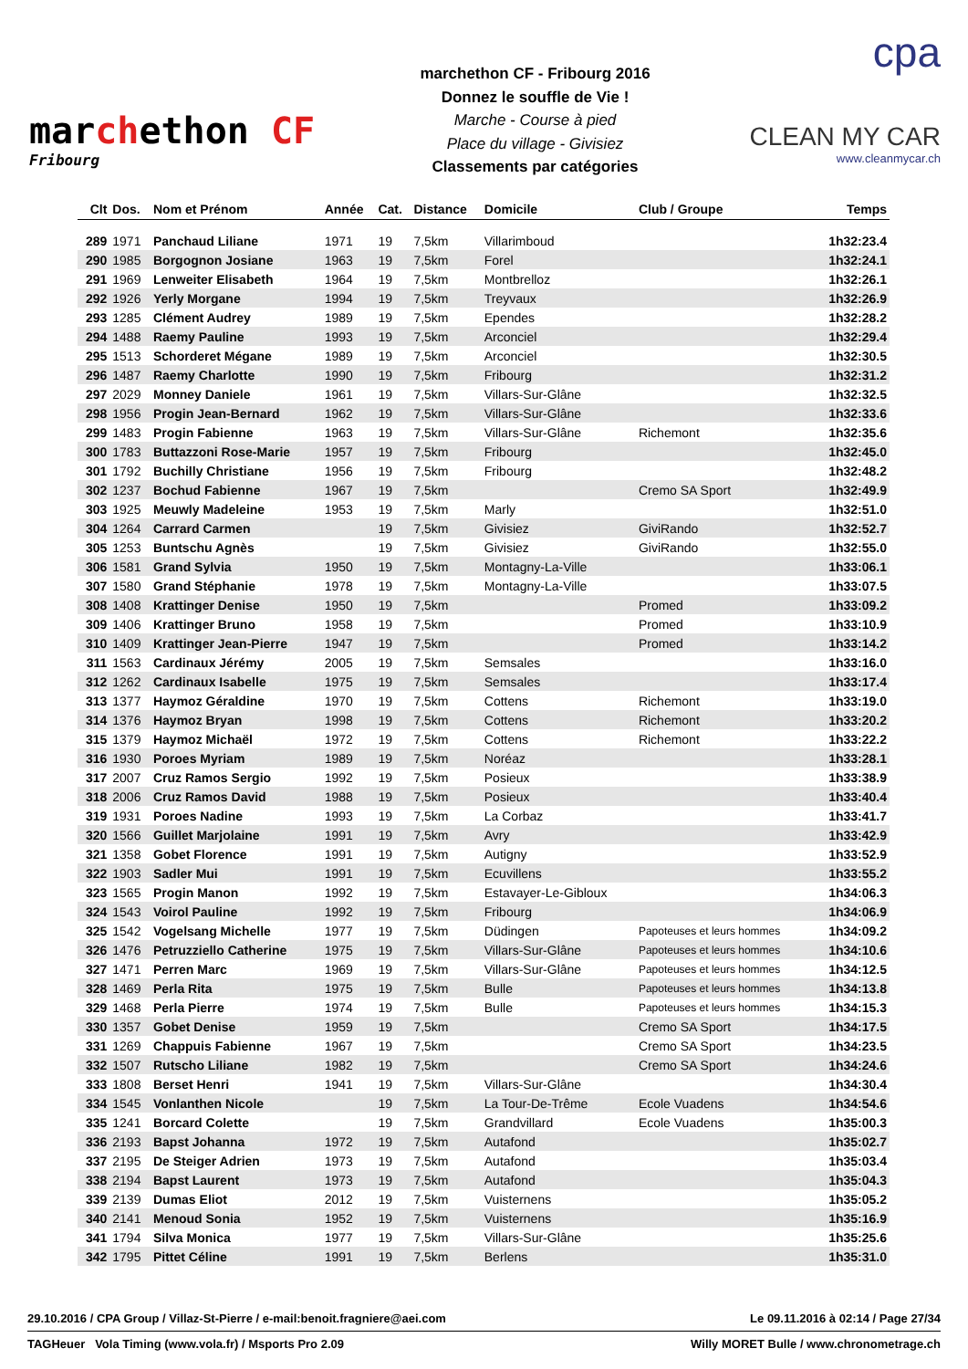marchethon CF
Fribourg
marchethon CF - Fribourg 2016
Donnez le souffle de Vie !
Marche - Course à pied
Place du village - Givisiez
Classements par catégories
cpa
CLEAN MY CAR
www.cleanmycar.ch
| Clt | Dos. | Nom et Prénom | Année | Cat. | Distance | Domicile | Club / Groupe | Temps |
| --- | --- | --- | --- | --- | --- | --- | --- | --- |
| 289 | 1971 | Panchaud Liliane | 1971 | 19 | 7,5km | Villarimboud | | 1h32:23.4 |
| 290 | 1985 | Borgognon Josiane | 1963 | 19 | 7,5km | Forel | | 1h32:24.1 |
| 291 | 1969 | Lenweiter Elisabeth | 1964 | 19 | 7,5km | Montbrelloz | | 1h32:26.1 |
| 292 | 1926 | Yerly Morgane | 1994 | 19 | 7,5km | Treyvaux | | 1h32:26.9 |
| 293 | 1285 | Clément Audrey | 1989 | 19 | 7,5km | Ependes | | 1h32:28.2 |
| 294 | 1488 | Raemy Pauline | 1993 | 19 | 7,5km | Arconciel | | 1h32:29.4 |
| 295 | 1513 | Schorderet Mégane | 1989 | 19 | 7,5km | Arconciel | | 1h32:30.5 |
| 296 | 1487 | Raemy Charlotte | 1990 | 19 | 7,5km | Fribourg | | 1h32:31.2 |
| 297 | 2029 | Monney Daniele | 1961 | 19 | 7,5km | Villars-Sur-Glâne | | 1h32:32.5 |
| 298 | 1956 | Progin Jean-Bernard | 1962 | 19 | 7,5km | Villars-Sur-Glâne | | 1h32:33.6 |
| 299 | 1483 | Progin Fabienne | 1963 | 19 | 7,5km | Villars-Sur-Glâne | Richemont | 1h32:35.6 |
| 300 | 1783 | Buttazzoni Rose-Marie | 1957 | 19 | 7,5km | Fribourg | | 1h32:45.0 |
| 301 | 1792 | Buchilly Christiane | 1956 | 19 | 7,5km | Fribourg | | 1h32:48.2 |
| 302 | 1237 | Bochud Fabienne | 1967 | 19 | 7,5km | | Cremo SA Sport | 1h32:49.9 |
| 303 | 1925 | Meuwly Madeleine | 1953 | 19 | 7,5km | Marly | | 1h32:51.0 |
| 304 | 1264 | Carrard Carmen | | 19 | 7,5km | Givisiez | GiviRando | 1h32:52.7 |
| 305 | 1253 | Buntschu Agnès | | 19 | 7,5km | Givisiez | GiviRando | 1h32:55.0 |
| 306 | 1581 | Grand Sylvia | 1950 | 19 | 7,5km | Montagny-La-Ville | | 1h33:06.1 |
| 307 | 1580 | Grand Stéphanie | 1978 | 19 | 7,5km | Montagny-La-Ville | | 1h33:07.5 |
| 308 | 1408 | Krattinger Denise | 1950 | 19 | 7,5km | | Promed | 1h33:09.2 |
| 309 | 1406 | Krattinger Bruno | 1958 | 19 | 7,5km | | Promed | 1h33:10.9 |
| 310 | 1409 | Krattinger Jean-Pierre | 1947 | 19 | 7,5km | | Promed | 1h33:14.2 |
| 311 | 1563 | Cardinaux Jérémy | 2005 | 19 | 7,5km | Semsales | | 1h33:16.0 |
| 312 | 1262 | Cardinaux Isabelle | 1975 | 19 | 7,5km | Semsales | | 1h33:17.4 |
| 313 | 1377 | Haymoz Géraldine | 1970 | 19 | 7,5km | Cottens | Richemont | 1h33:19.0 |
| 314 | 1376 | Haymoz Bryan | 1998 | 19 | 7,5km | Cottens | Richemont | 1h33:20.2 |
| 315 | 1379 | Haymoz Michaël | 1972 | 19 | 7,5km | Cottens | Richemont | 1h33:22.2 |
| 316 | 1930 | Poroes Myriam | 1989 | 19 | 7,5km | Noréaz | | 1h33:28.1 |
| 317 | 2007 | Cruz Ramos Sergio | 1992 | 19 | 7,5km | Posieux | | 1h33:38.9 |
| 318 | 2006 | Cruz Ramos David | 1988 | 19 | 7,5km | Posieux | | 1h33:40.4 |
| 319 | 1931 | Poroes Nadine | 1993 | 19 | 7,5km | La Corbaz | | 1h33:41.7 |
| 320 | 1566 | Guillet Marjolaine | 1991 | 19 | 7,5km | Avry | | 1h33:42.9 |
| 321 | 1358 | Gobet Florence | 1991 | 19 | 7,5km | Autigny | | 1h33:52.9 |
| 322 | 1903 | Sadler Mui | 1991 | 19 | 7,5km | Ecuvillens | | 1h33:55.2 |
| 323 | 1565 | Progin Manon | 1992 | 19 | 7,5km | Estavayer-Le-Gibloux | | 1h34:06.3 |
| 324 | 1543 | Voirol Pauline | 1992 | 19 | 7,5km | Fribourg | | 1h34:06.9 |
| 325 | 1542 | Vogelsang Michelle | 1977 | 19 | 7,5km | Düdingen | Papoteuses et leurs hommes | 1h34:09.2 |
| 326 | 1476 | Petruzziello Catherine | 1975 | 19 | 7,5km | Villars-Sur-Glâne | Papoteuses et leurs hommes | 1h34:10.6 |
| 327 | 1471 | Perren Marc | 1969 | 19 | 7,5km | Villars-Sur-Glâne | Papoteuses et leurs hommes | 1h34:12.5 |
| 328 | 1469 | Perla Rita | 1975 | 19 | 7,5km | Bulle | Papoteuses et leurs hommes | 1h34:13.8 |
| 329 | 1468 | Perla Pierre | 1974 | 19 | 7,5km | Bulle | Papoteuses et leurs hommes | 1h34:15.3 |
| 330 | 1357 | Gobet Denise | 1959 | 19 | 7,5km | | Cremo SA Sport | 1h34:17.5 |
| 331 | 1269 | Chappuis Fabienne | 1967 | 19 | 7,5km | | Cremo SA Sport | 1h34:23.5 |
| 332 | 1507 | Rutscho Liliane | 1982 | 19 | 7,5km | | Cremo SA Sport | 1h34:24.6 |
| 333 | 1808 | Berset Henri | 1941 | 19 | 7,5km | Villars-Sur-Glâne | | 1h34:30.4 |
| 334 | 1545 | Vonlanthen Nicole | | 19 | 7,5km | La Tour-De-Trême | Ecole Vuadens | 1h34:54.6 |
| 335 | 1241 | Borcard Colette | | 19 | 7,5km | Grandvillard | Ecole Vuadens | 1h35:00.3 |
| 336 | 2193 | Bapst Johanna | 1972 | 19 | 7,5km | Autafond | | 1h35:02.7 |
| 337 | 2195 | De Steiger Adrien | 1973 | 19 | 7,5km | Autafond | | 1h35:03.4 |
| 338 | 2194 | Bapst Laurent | 1973 | 19 | 7,5km | Autafond | | 1h35:04.3 |
| 339 | 2139 | Dumas Eliot | 2012 | 19 | 7,5km | Vuisternens | | 1h35:05.2 |
| 340 | 2141 | Menoud Sonia | 1952 | 19 | 7,5km | Vuisternens | | 1h35:16.9 |
| 341 | 1794 | Silva Monica | 1977 | 19 | 7,5km | Villars-Sur-Glâne | | 1h35:25.6 |
| 342 | 1795 | Pittet Céline | 1991 | 19 | 7,5km | Berlens | | 1h35:31.0 |
29.10.2016 / CPA Group / Villaz-St-Pierre / e-mail:benoit.fragniere@aei.com Le 09.11.2016 à 02:14 / Page 27/34
TAGHeuer Vola Timing (www.vola.fr) / Msports Pro 2.09 Willy MORET Bulle / www.chronometrage.ch